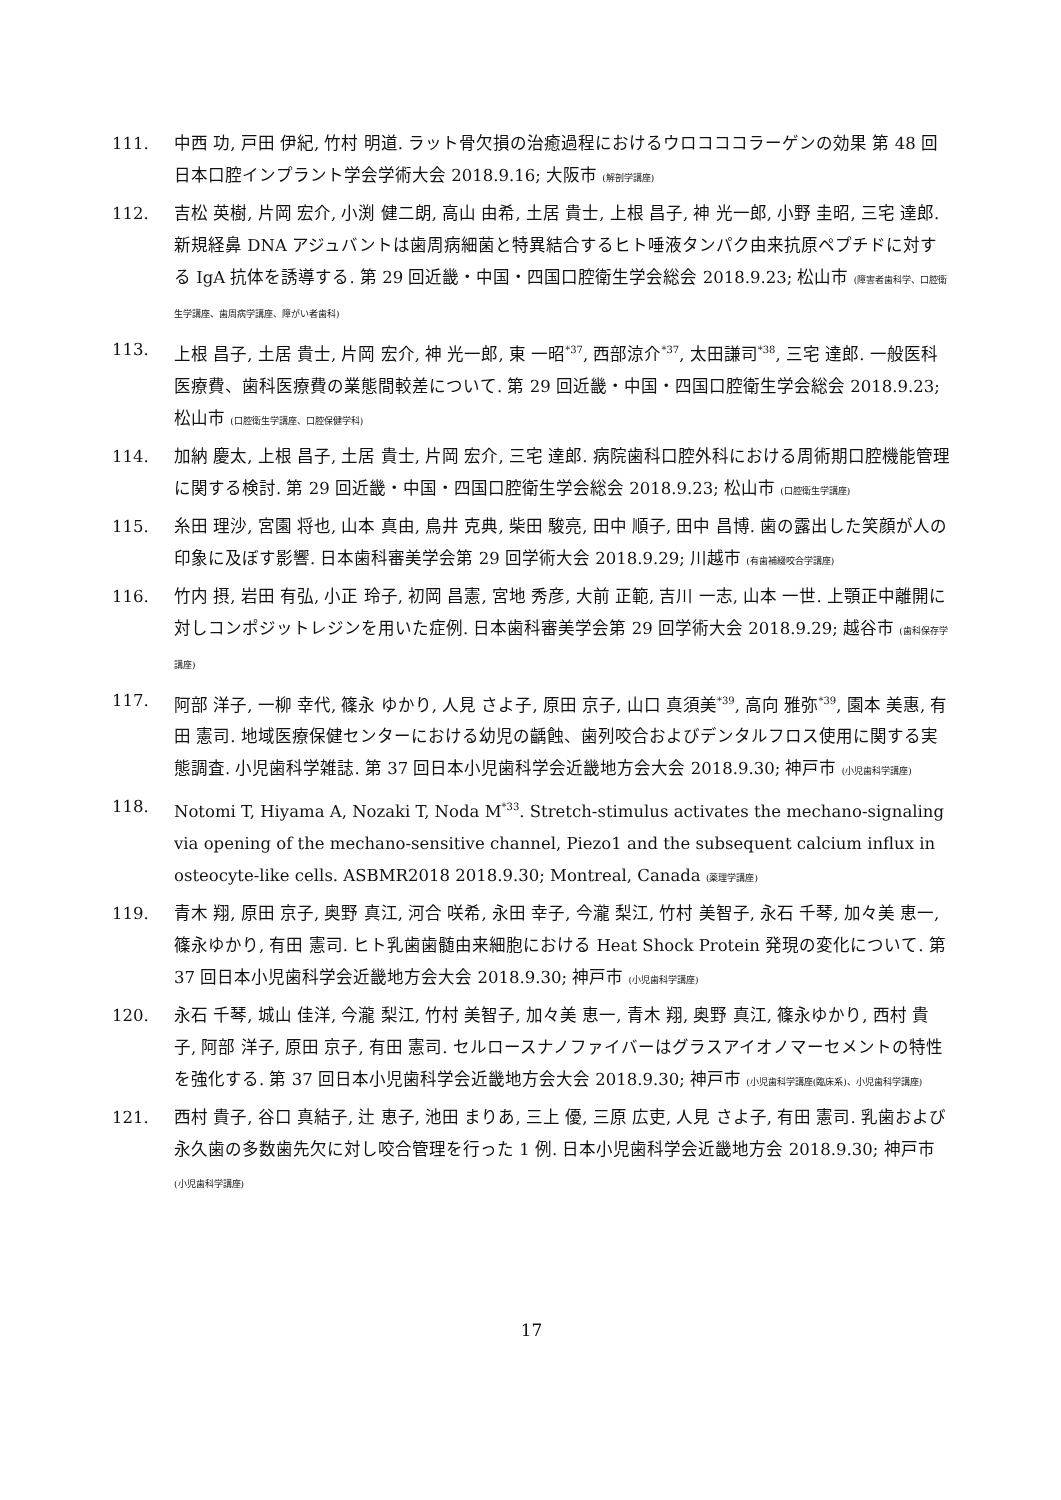111. 中西 功, 戸田 伊紀, 竹村 明道. ラット骨欠損の治癒過程におけるウロコココラーゲンの効果 第 48 回日本口腔インプラント学会学術大会 2018.9.16; 大阪市 (解剖学講座)
112. 吉松 英樹, 片岡 宏介, 小渕 健二朗, 高山 由希, 土居 貴士, 上根 昌子, 神 光一郎, 小野 圭昭, 三宅 達郎. 新規経鼻 DNA アジュバントは歯周病細菌と特異結合するヒト唾液タンパク由来抗原ペプチドに対する IgA 抗体を誘導する. 第 29 回近畿・中国・四国口腔衛生学会総会 2018.9.23; 松山市 (障害者歯科学、口腔衛生学講座、歯周病学講座、障がい者歯科)
113. 上根 昌子, 土居 貴士, 片岡 宏介, 神 光一郎, 東 一昭<sup>*37</sup>, 西部涼介<sup>*37</sup>, 太田謙司<sup>*38</sup>, 三宅 達郎. 一般医科医療費、歯科医療費の業態間較差について. 第 29 回近畿・中国・四国口腔衛生学会総会 2018.9.23; 松山市 (口腔衛生学講座、口腔保健学科)
114. 加納 慶太, 上根 昌子, 土居 貴士, 片岡 宏介, 三宅 達郎. 病院歯科口腔外科における周術期口腔機能管理に関する検討. 第 29 回近畿・中国・四国口腔衛生学会総会 2018.9.23; 松山市 (口腔衛生学講座)
115. 糸田 理沙, 宮園 将也, 山本 真由, 鳥井 克典, 柴田 駿亮, 田中 順子, 田中 昌博. 歯の露出した笑顔が人の印象に及ぼす影響. 日本歯科審美学会第 29 回学術大会 2018.9.29; 川越市 (有歯補綴咬合学講座)
116. 竹内 摂, 岩田 有弘, 小正 玲子, 初岡 昌憲, 宮地 秀彦, 大前 正範, 吉川 一志, 山本 一世. 上顎正中離開に対しコンポジットレジンを用いた症例. 日本歯科審美学会第 29 回学術大会 2018.9.29; 越谷市 (歯科保存学講座)
117. 阿部 洋子, 一柳 幸代, 篠永 ゆかり, 人見 さよ子, 原田 京子, 山口 真須美<sup>*39</sup>, 高向 雅弥<sup>*39</sup>, 園本 美惠, 有田 憲司. 地域医療保健センターにおける幼児の齲蝕、歯列咬合およびデンタルフロス使用に関する実態調査. 小児歯科学雑誌. 第 37 回日本小児歯科学会近畿地方会大会 2018.9.30; 神戸市 (小児歯科学講座)
118. Notomi T, Hiyama A, Nozaki T, Noda M<sup>*33</sup>. Stretch-stimulus activates the mechano-signaling via opening of the mechano-sensitive channel, Piezo1 and the subsequent calcium influx in osteocyte-like cells. ASBMR2018 2018.9.30; Montreal, Canada (薬理学講座)
119. 青木 翔, 原田 京子, 奥野 真江, 河合 咲希, 永田 幸子, 今瀧 梨江, 竹村 美智子, 永石 千琴, 加々美 恵一, 篠永ゆかり, 有田 憲司. ヒト乳歯歯髄由来細胞における Heat Shock Protein 発現の変化について. 第 37 回日本小児歯科学会近畿地方会大会 2018.9.30; 神戸市 (小児歯科学講座)
120. 永石 千琴, 城山 佳洋, 今瀧 梨江, 竹村 美智子, 加々美 恵一, 青木 翔, 奥野 真江, 篠永ゆかり, 西村 貴子, 阿部 洋子, 原田 京子, 有田 憲司. セルロースナノファイバーはグラスアイオノマーセメントの特性を強化する. 第 37 回日本小児歯科学会近畿地方会大会 2018.9.30; 神戸市 (小児歯科学講座(臨床系)、小児歯科学講座)
121. 西村 貴子, 谷口 真結子, 辻 恵子, 池田 まりあ, 三上 優, 三原 広吏, 人見 さよ子, 有田 憲司. 乳歯および永久歯の多数歯先欠に対し咬合管理を行った 1 例. 日本小児歯科学会近畿地方会 2018.9.30; 神戸市 (小児歯科学講座)
17